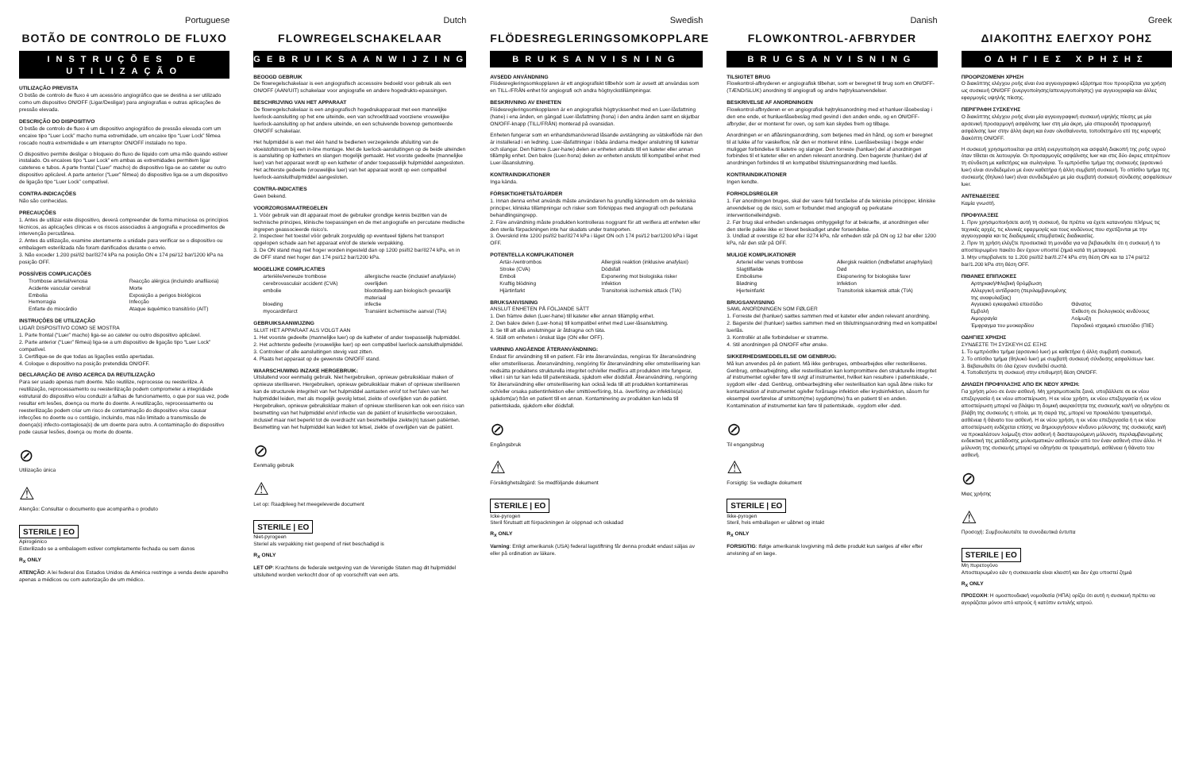Portuguese
BOTÃO DE CONTROLO DE FLUXO
INSTRUÇÕES DE UTILIZAÇÃO
UTILIZAÇÃO PREVISTA
O botão de controlo de fluxo é um acessório angiográfico que se destina a ser utilizado como um dispositivo ON/OFF (Ligar/Desligar) para angiografias e outras aplicações de pressão elevada.
DESCRIÇÃO DO DISPOSITIVO
O botão de controlo de fluxo é um dispositivo angiográfico de pressão elevada com um encaixe tipo “Luer Lock” macho numa extremidade, um encaixe tipo “Luer Lock” fêmea roscado noutra extremidade e um interruptor ON/OFF instalado no topo.
O dispositivo permite desligar o bloqueio do fluxo de líquido com uma mão quando estiver instalado. Os encaixes tipo “Luer Lock” em ambas as extremidades permitem ligar cateteres e tubos. A parte frontal (“Luer” macho) do dispositivo liga-se ao cateter ou outro dispositivo aplicável. A parte anterior (“Luer” fêmea) do dispositivo liga-se a um dispositivo de ligação tipo “Luer Lock” compatível.
CONTRA-INDICAÇÕES
Não são conhecidas.
PRECAUÇÕES
1. Antes de utilizar este dispositivo, deverá compreender de forma minuciosa os princípios técnicos, as aplicações clínicas e os riscos associados à angiografia e procedimentos de intervenção percutânea.
2. Antes da utilização, examine atentamente a unidade para verificar se o dispositivo ou embalagem esterilizada não foram danificados durante o envio.
3. Não exceder 1.200 psi/82 bar/8274 kPa na posição ON e 174 psi/12 bar/1200 kPa na posição OFF.
POSSÍVEIS COMPLICAÇÕES
Trombose arterial/venosa Reacção alérgica (incluindo anafilaxia) Acidente vascular cerebral Morte Embolia Exposição a perigos biológicos Hemorragia Infecção Enfarte do miocárdio Ataque isquémico transitório (AIT)
INSTRUÇÕES DE UTILIZAÇÃO
LIGAR DISPOSITIVO COMO SE MOSTRA
1. Parte frontal (“Luer” macho) liga-se ao cateter ou outro dispositivo aplicável.
2. Parte anterior (“Luer” fêmea) liga-se a um dispositivo de ligação tipo “Luer Lock” compatível.
3. Certifique-se de que todas as ligações estão apertadas.
4. Coloque o dispositivo na posição pretendida ON/OFF.
DECLARAÇÃO DE AVISO ACERCA DA REUTILIZAÇÃO
Para ser usado apenas num doente. Não reutilize, reprocesse ou reesterilize. A reutilização, reprocessamento ou reesterilização podem comprometer a integridade estrutural do dispositivo e/ou conduzir a falhas de funcionamento, o que por sua vez, pode resultar em lesões, doença ou morte do doente. A reutilização, reprocessamento ou reesterilização podem criar um risco de contaminação do dispositivo e/ou causar infecções no doente ou o contágio, incluindo, mas não limitado a transmissão de doença(s) infecto-contagiosa(s) de um doente para outro. A contaminação do dispositivo pode causar lesões, doença ou morte do doente.
⊘
Utilização única
⚠
Atenção: Consultar o documento que acompanha o produto
STERILE | EO
Apirogénico
Esterilizado se a embalagem estiver completamente fechada ou sem danos
R<sub>X</sub> ONLY
ATENÇÃO: A lei federal dos Estados Unidos da América restringe a venda deste aparelho apenas a médicos ou com autorização de um médico.
Dutch
FLOWREGELSCHAKELAAR
GEBRUIKSAANWIJZING
BEOOGD GEBRUIK
De flowregelschakelaar is een angiografisch accessoire bedoeld voor gebruik als een ON/OFF (AAN/UIT) schakelaar voor angiografie en andere hogedrukto-epassingen.
BESCHRIJVING VAN HET APPARAAT
De flowregelschakelaar is een angiografisch hogedrukapparaat met een mannelijke luerlock-aansluiting op het ene uiteinde, een van schroefdraad voorziene vrouwelijke luerlock-aansluiting op het andere uiteinde, en een schuivende bovenop gemonteerde ON/OFF schakelaar.
Het hulpmiddel is een met één hand te bedienen verzegelende afsluiting van de vloeistofstroom bij een in-line montage. Met de luerlock-aansluitingen op de beide uiteinden is aansluiting op katheters en slangen mogelijk gemaakt. Het voorste gedeelte (mannelijke luer) van het apparaat wordt op een katheter of ander toepasselijk hulpmiddel aangesloten. Het achterste gedeelte (vrouwelijke luer) van het apparaat wordt op een compatibel luerlock-aansluithulpmiddel aangesloten.
CONTRA-INDICATIES
Geen bekend.
VOORZORGSMAATREGELEN
1. Vóór gebruik van dit apparaat moet de gebruiker grondige kennis bezitten van de technische principes, klinische toepassingen en de met angiografie en percutane medische ingrepen geassocieerde risico’s.
2. Inspecteer het toestel vóór gebruik zorgvuldig op eventueel tijdens het transport opgelopen schade aan het apparaat en/of de steriele verpakking.
3. De ON stand mag niet hoger worden ingesteld dan op 1200 psi/82 bar/8274 kPa, en in de OFF stand niet hoger dan 174 psi/12 bar/1200 kPa.
MOGELIJKE COMPLICATIES
arteriële/veneuze trombose allergische reactie (inclusief anafylaxie) cerebrovasculair accident (CVA) overlijden embolie blootstelling aan biologisch gevaarlijk materiaal bloeding infectie myocardinfarct Transiënt ischemische aanval (TIA)
GEBRUIKSAANWIJZING
SLUIT HET APPARAAT ALS VOLGT AAN
1. Het voorste gedeelte (mannelijke luer) op de katheter of ander toepasselijk hulpmiddel.
2. Het achterste gedeelte (vrouwelijke luer) op een compatibel luerlock-aansluithulpmiddel.
3. Controleer of alle aansluitingen stevig vast zitten.
4. Plaats het apparaat op de gewenste ON/OFF stand.
WAARSCHUWING INZAKE HERGEBRUIK:
Uitsluitend voor eenmalig gebruik. Niet hergebruiken, opnieuw gebruiksklaar maken of opnieuw steriliseren. Hergebruiken, opnieuw gebruiksklaar maken of opnieuw steriliseren kan de structurele integriteit van het hulpmiddel aantasten en/of tot het falen van het hulpmiddel leiden, met als mogelijk gevolg letsel, ziekte of overlijden van de patiënt. Hergebruiken, opnieuw gebruiksklaar maken of opnieuw steriliseren kan ook een risico van besmetting van het hulpmiddel en/of infectie van de patiënt of kruisinfectie veroorzaken, inclusief maar niet beperkt tot de overdracht van besmettelijke ziekte(n) tussen patiënten. Besmetting van het hulpmiddel kan leiden tot letsel, ziekte of overlijden van de patiënt.
⊘
Eenmalig gebruik
⚠
Let op: Raadpleeg het meegeleverde document
STERILE | EO
Niet-pyrogeen
Steriel als verpakking niet geopend of niet beschadigd is
R<sub>X</sub> ONLY
LET OP: Krachtens de federale wetgeving van de Verenigde Staten mag dit hulpmiddel uitsluitend worden verkocht door of op voorschrift van een arts.
Swedish
FLÖDESREGLERINGSOMKOPPLARE
BRUKSANVISNING
AVSEDD ANVÄNDNING
Flödesregleringsomkopplaren är ett angiografiskt tillbehör som är avsett att användas som en TILL-/FRÅN-enhet för angiografi och andra högtryckstillämpningar.
BESKRIVNING AV ENHETEN
Flödesregleringsomkopplaren är en angiografisk högtrycksenhet med en Luer-låsfattning (hane) i ena änden, en gängad Luer-låsfattning (hona) i den andra änden samt en skjutbar ON/OFF-knapp (TILL/FRÅN) monterad på ovansidan.
Enheten fungerar som en enhandsmanövrerad låsande avstängning av vätskeflöde när den är installerad i en ledning. Luer-låsfattningar i båda ändarna medger anslutning till katetrar och slangar. Den främre (Luer-hane) delen av enheten ansluts till en kateter eller annan tillämplig enhet. Den bakre (Luer-hona) delen av enheten ansluts till kompatibel enhet med Luer-låsanslutning.
KONTRAINDIKATIONER
Inga kända.
FÖRSIKTIGHETSÅTGÄRDER
1. Innan denna enhet används måste användaren ha grundlig kännedom om de tekniska principer, kliniska tillämpningar och risker som förknippas med angiografi och perkutana behandlingsingrepp.
2. Före användning måste produkten kontrolleras noggrant för att verifiera att enheten eller den sterila förpackningen inte har skadats under transporten.
3. Överskrid inte 1200 psi/82 bar/8274 kPa i läget ON och 174 psi/12 bar/1200 kPa i läget OFF.
POTENTELLA KOMPLIKATIONER
Artär-/ventrombos Allergisk reaktion (inklusive anafylaxi) Stroke (CVA) Dödsfall Emboli Exponering mot biologiska risker Kraftig blödning Infektion Hjärtinfarkt Transitorisk ischemisk attack (TIA)
BRUKSANVISNING
ANSLUT ENHETEN PÅ FÖLJANDE SÄTT
1. Den främre delen (Luer-hane) till kateter eller annan tillämplig enhet.
2. Den bakre delen (Luer-hona) till kompatibel enhet med Luer-låsanslutning.
3. Se till att alla anslutningar är åtdragna och täta.
4. Ställ om enheten i önskat läge (ON eller OFF).
VARNING ANGÅENDE ÅTERANVÄNDNING:
Endast för användning till en patient. Får inte återanvändas, rengöras för återanvändning eller omsteriliseras. Återanvändning, rengöring för återanvändning eller omsterilisering kan nedsätta produktens strukturella integritet och/eller medföra att produkten inte fungerar, vilket i sin tur kan leda till patientskada, sjukdom eller dödsfall. Återanvändning, rengöring för återanvändning eller omsterilisering kan också leda till att produkten kontamineras och/eller orsaka patientinfektion eller smittöverföring, bl.a. överföring av infektiös(a) sjukdom(ar) från en patient till en annan. Kontaminering av produkten kan leda till patientskada, sjukdom eller dödsfall.
⊘
Engångsbruk
⚠
Försiktighetsåtgärd: Se medföljande dokument
STERILE | EO
Icke-pyrogen
Steril förutsatt att förpackningen är oöppnad och oskadad
R<sub>X</sub> ONLY
Varning: Enligt amerikansk (USA) federal lagstiftning får denna produkt endast säljas av eller på ordination av läkare.
Danish
FLOWKONTROL-AFBRYDER
BRUGSANVISNING
TILSIGTET BRUG
Flowkontrol-afbryderen er angiografisk tilbehør, som er beregnet til brug som en ON/OFF- (TÆND/SLUK) anordning til angiografi og andre højtryksanvendelser.
BESKRIVELSE AF ANORDNINGEN
Flowkontrol-afbryderen er en angiografisk højtryksanordning med et hanluer-låsebeslag i den ene ende, et hunluerlåsebeslag med gevind i den anden ende, og en ON/OFF-afbryder, der er monteret for oven, og som kan skydes frem og tilbage.
Anordningen er en aflåsningsanordning, som betjenes med én hånd, og som er beregnet til at lukke af for væskeflow, når den er monteret inline. Luerlåsebeslag i begge ender muliggør forbindelse til katetre og slanger. Den forreste (hanluer) del af anordningen forbindes til et kateter eller en anden relevant anordning. Den bagerste (hunluer) del af anordningen forbindes til en kompatibel tilslutningsanordning med luerlås.
KONTRAINDIKATIONER
Ingen kendte.
FORHOLDSREGLER
1. Før anordningen bruges, skal der være fuld forståelse af de tekniske principper, kliniske anvendelser og de risici, som er forbundet med angiografi og perkutane interventionelleindgreb.
2. Før brug skal enheden undersøges omhyggeligt for at bekræfte, at anordningen eller den sterile pakke ikke er blevet beskadiget under forsendelse.
3. Undlad at overstige 82 bar eller 8274 kPa, når enheden står på ON og 12 bar eller 1200 kPa, når den står på OFF.
MULIGE KOMPLIKATIONER
Arteriel eller venøs trombose Allergisk reaktion (indbefattet anaphylaxi) Slagtilfælde Død Embolisme Eksponering for biologiske farer Blødning Infektion Hjerteinfarkt Transitorisk iskæmisk attak (TIA)
BRUGSANVISNING
SAML ANORDNINGEN SOM FØLGER
1. Forreste del (hanluer) sættes sammen med et kateter eller anden relevant anordning.
2. Bagerste del (hunluer) sættes sammen med en tilslutningsanordning med en kompatibel luerlås.
3. Kontrollér at alle forbindelser er stramme.
4. Stil anordningen på ON/OFF efter ønske.
SIKKERHEDSMEDDELELSE OM GENBRUG:
Må kun anvendes på én patient. Må ikke genbruges, ombearbejdes eller resteriliseres. Genbrug, ombearbejdning, eller resterilisation kan kompromittere den strukturelle integritet af instrumentet og/eller føre til svigt af instrumentet, hvilket kan resultere i patientskade, -sygdom eller -død. Genbrug, ombearbejdning eller resterilisation kan også åbne risiko for kontamination af instrumentet og/eller forårsage infektion eller krydsinfektion, såsom for eksempel overførelse af smitsom(me) sygdom(me) fra en patient til en anden. Kontamination af instrumentet kan føre til patientskade, -sygdom eller -død.
⊘
Til engangsbrug
⚠
Forsigtig: Se vedlagte dokument
STERILE | EO
Ikke-pyrogen
Steril, hvis emballagen er uåbnet og intakt
R<sub>X</sub> ONLY
FORSIGTIG: Ifølge amerikansk lovgivning må dette produkt kun sælges af eller efter anvisning af en læge.
Greek
ΔΙΑΚΟΠΤΗΣ ΕΛΕΓΧΟΥ ΡΟΗΣ
ΟΔΗΓΙΕΣ ΧΡΗΣΗΣ
ΠΡΟΟΡΙΖΟΜΕΝΗ ΧΡΗΣΗ
Ο διακόπτης ελέγχου ροής είναι ένα αγγειογραφικό εξάρτημα που προορίζεται για χρήση ως συσκευή ON/OFF (ενεργοποίησης/απενεργοποίησης) για αγγειογραφία και άλλες εφαρμογές υψηλής πίεσης.
ΠΕΡΙΓΡΑΦΗ ΣΥΣΚΕΥΗΣ
Ο διακόπτης ελέγχου ροής είναι μία αγγειογραφική συσκευή υψηλής πίεσης με μία αρσενική προσαρμογή ασφάλισης luer στη μία άκρη, μία σπειροειδή προσαρμογή ασφάλισης luer στην άλλη άκρη και έναν ολισθαίνοντα, τοποθετημένο επί της κορυφής διακόπτη ON/OFF.
Η συσκευή χρησιμοποιείται για απλή ενεργοποίηση και ασφαλή διακοπή της ροής υγρού όταν τίθεται σε λειτουργία. Οι προσαρμογές ασφάλισης luer και στις δύο άκρες επιτρέπουν τη σύνδεση με καθετήρες και σωληνάρια. Το εμπρόσθιο τμήμα της συσκευής (αρσενικό luer) είναι συνδεδεμένο με έναν καθετήρα ή άλλη συμβατή συσκευή. Το οπίσθιο τμήμα της συσκευής (θηλυκό luer) είναι συνδεδεμένο με μία συμβατή συσκευή σύνδεσης ασφαλίσεων luer.
ΑΝΤΕΝΔΕΙΞΕΙΣ
Καμία γνωστή.
ΠΡΟΦΥΛΑΞΕΙΣ
1. Πριν χρησιμοποιήσετε αυτή τη συσκευή, θα πρέπει να έχετε κατανοήσει πλήρως τις τεχνικές αρχές, τις κλινικές εφαρμογές και τους κινδύνους που σχετίζονται με την αγγειογραφία και τις διαδερμικές επεμβατικές διαδικασίες.
2. Πριν τη χρήση ελέγξτε προσεκτικά τη μονάδα για να βεβαιωθείτε ότι η συσκευή ή το αποστειρωμένο πακέτο δεν έχουν υποστεί ζημιά κατά τη μεταφορά.
3. Μην υπερβαίνετε τα 1.200 psi/82 bar/8.274 kPa στη θέση ON και τα 174 psi/12 bar/1.200 kPa στη θέση OFF.
ΠΙΘΑΝΕΣ ΕΠΙΠΛΟΚΕΣ
Αρτηριακή/Φλεβική θρόμβωση Αλλεργική αντίδραση (περιλαμβανομένης της αναφυλαξίας) Αγγειακό εγκεφαλικό επεισόδιο Θάνατος Εμβολή Έκθεση σε βιολογικούς κινδύνους Αιμορραγία Λοίμωξη Έμφραγμα του μυοκαρδίου Παροδικό ισχαιμικό επεισόδιο (ΠΙΕ)
ΟΔΗΓΙΕΣ ΧΡΗΣΗΣ
ΣΥΝΔΕΣΤΕ ΤΗ ΣΥΣΚΕΥΗ ΩΣ ΕΞΗΣ
1. Το εμπρόσθιο τμήμα (αρσενικό luer) με καθετήρα ή άλλη συμβατή συσκευή.
2. Το οπίσθιο τμήμα (θηλυκό luer) με συμβατή συσκευή σύνδεσης ασφαλίσεων luer.
3. Βεβαιωθείτε ότι όλα έχουν συνδεθεί σωστά.
4. Τοποθετήστε τη συσκευή στην επιθυμητή θέση ON/OFF.
ΔΗΛΩΣΗ ΠΡΟΦΥΛΑΞΗΣ ΑΠΟ ΕΚ ΝΕΟΥ ΧΡΗΣΗ:
Για χρήση μόνο σε έναν ασθενή. Μη χρησιμοποιείτε ξανά, υποβάλλετε σε εκ νέου επεξεργασία ή εκ νέου αποστείρωση. Η εκ νέου χρήση, εκ νέου επεξεργασία ή εκ νέου αποστείρωση μπορεί να βλάψει τη δομική ακεραιότητα της συσκευής και/ή να οδηγήσει σε βλάβη της συσκευής η οποία, με τη σειρά της, μπορεί να προκαλέσει τραυματισμό, ασθένεια ή θάνατο του ασθενή. Η εκ νέου χρήση, η εκ νέου επεξεργασία ή η εκ νέου αποστείρωση ενδέχεται επίσης να δημιουργήσουν κίνδυνο μόλυνσης της συσκευής και/ή να προκαλέσουν λοίμωξη στον ασθενή ή διασταυρούμενη μόλυνση, περιλαμβανομένης ενδεικτική της μετάδοσης μολυσματικών ασθενειών από τον έναν ασθενή στον άλλο. Η μόλυνση της συσκευής μπορεί να οδηγήσει σε τραυματισμό, ασθένεια ή θάνατο του ασθενή.
⊘
Μιας χρήσης
⚠
Προσοχή: Συμβουλευτείτε τα συνοδευτικά έντυπα
STERILE | EO
Μη πυρετογόνο
Αποστειρωμένο εάν η συσκευασία είναι κλειστή και δεν έχει υποστεί ζημιά
R<sub>X</sub> ONLY
ΠΡΟΣΟΧΗ: Η ομοσπονδιακή νομοθεσία (ΗΠΑ) ορίζει ότι αυτή η συσκευή πρέπει να αγοράζεται μόνον από ιατρούς ή κατόπιν εντολής ιατρού.